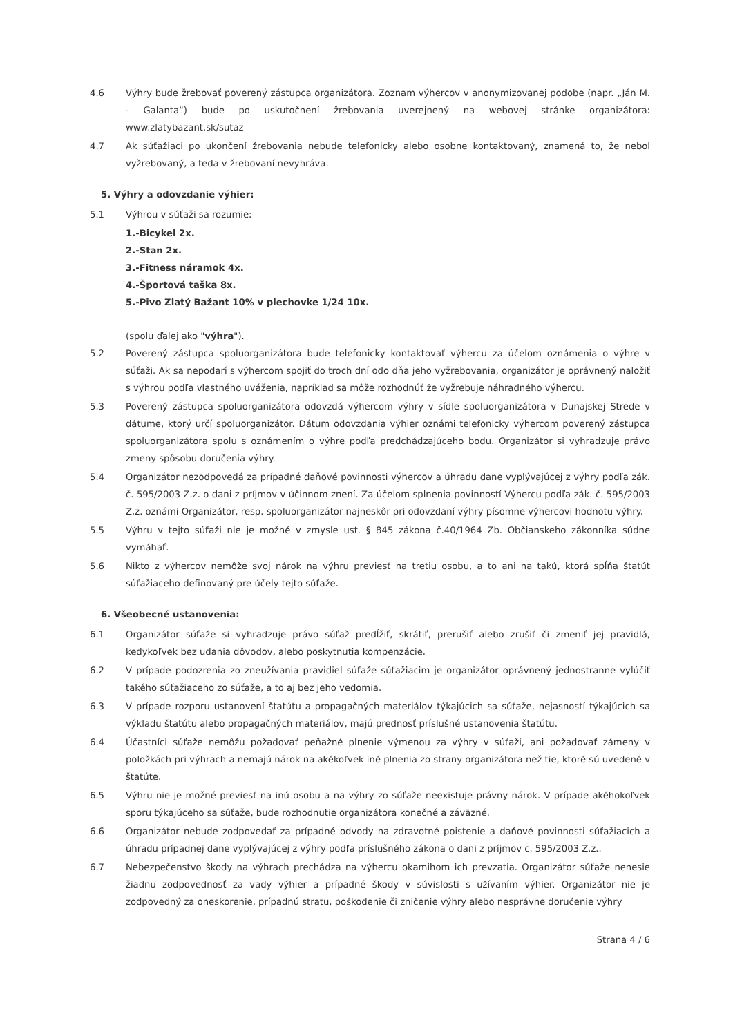4.6 Výhry bude žrebovať poverený zástupca organizátora. Zoznam výhercov v anonymizovanej podobe (napr. „Ján M. - Galanta“) bude po uskutočnení žrebovania uverejnený na webovej stránke organizátora: www.zlatybazant.sk/sutaz
4.7 Ak súťažiaci po ukončení žrebovania nebude telefonicky alebo osobne kontaktovaný, znamená to, že nebol vyžrebovaný, a teda v žrebovaní nevyhráva.
5. Výhry a odovzdanie výhier:
5.1 Výhrou v súťaži sa rozumie:
1.-Bicykel 2x.
2.-Stan 2x.
3.-Fitness náramok 4x.
4.-Športová taška 8x.
5.-Pivo Zlatý Bažant 10% v plechovke 1/24 10x.
(spolu ďalej ako "výhra").
5.2 Poverený zástupca spoluorganizátora bude telefonicky kontaktovať výhercu za účelom oznámenia o výhre v súťaži. Ak sa nepodarí s výhercom spojiť do troch dní odo dňa jeho vyžrebovania, organizátor je oprávnený naložiť s výhrou podľa vlastného uváženia, napríklad sa môže rozhodnúť že vyžrebuje náhradného výhercu.
5.3 Poverený zástupca spoluorganizátora odovzdá výhercom výhry v sídle spoluorganizátora v Dunajskej Strede v dátume, ktorý určí spoluorganizátor. Dátum odovzdania výhier oznámi telefonicky výhercom poverený zástupca spoluorganizátora spolu s oznámením o výhre podľa predchádzajúceho bodu. Organizátor si vyhradzuje právo zmeny spôsobu doručenia výhry.
5.4 Organizátor nezodpovedá za prípadné daňové povinnosti výhercov a úhradu dane vyplývajúcej z výhry podľa zák. č. 595/2003 Z.z. o dani z príjmov v účinnom znení. Za účelom splnenia povinností Výhercu podľa zák. č. 595/2003 Z.z. oznámi Organizátor, resp. spoluorganizátor najneskôr pri odovzdaní výhry písomne výhercovi hodnotu výhry.
5.5 Výhru v tejto súťaži nie je možné v zmysle ust. § 845 zákona č.40/1964 Zb. Občianskeho zákonníka súdne vymáhať.
5.6 Nikto z výhercov nemôže svoj nárok na výhru previesť na tretiu osobu, a to ani na takú, ktorá spĺňa štatút súťažiaceho definovaný pre účely tejto súťaže.
6. Všeobecné ustanovenia:
6.1 Organizátor súťaže si vyhradzuje právo súťaž predĺžiť, skrátiť, prerušiť alebo zrušiť či zmeniť jej pravidlá, kedykoľvek bez udania dôvodov, alebo poskytnutia kompenzácie.
6.2 V prípade podozrenia zo zneužívania pravidiel súťaže súťažiacim je organizátor oprávnený jednostranne vylúčiť takého súťažiaceho zo súťaže, a to aj bez jeho vedomia.
6.3 V prípade rozporu ustanovení štatútu a propagačných materiálov týkajúcich sa súťaže, nejasností týkajúcich sa výkladu štatútu alebo propagačných materiálov, majú prednosť príslušné ustanovenia štatútu.
6.4 Účastníci súťaže nemôžu požadovať peňažné plnenie výmenou za výhry v súťaži, ani požadovať zámeny v položkách pri výhrach a nemajú nárok na akékoľvek iné plnenia zo strany organizátora než tie, ktoré sú uvedené v štatúte.
6.5 Výhru nie je možné previesť na inú osobu a na výhry zo súťaže neexistuje právny nárok. V prípade akéhokoľvek sporu týkajúceho sa súťaže, bude rozhodnutie organizátora konečné a záväzné.
6.6 Organizátor nebude zodpovedať za prípadné odvody na zdravotné poistenie a daňové povinnosti súťažiacich a úhradu prípadnej dane vyplývajúcej z výhry podľa príslušného zákona o dani z príjmov c. 595/2003 Z.z..
6.7 Nebezpečenstvo škody na výhrach prechádza na výhercu okamihom ich prevzatia. Organizátor súťaže nenesie žiadnu zodpovednosť za vady výhier a prípadné škody v súvislosti s užívaním výhier. Organizátor nie je zodpovedný za oneskorenie, prípadnú stratu, poškodenie či zničenie výhry alebo nesprávne doručenie výhry
Strana 4 / 6